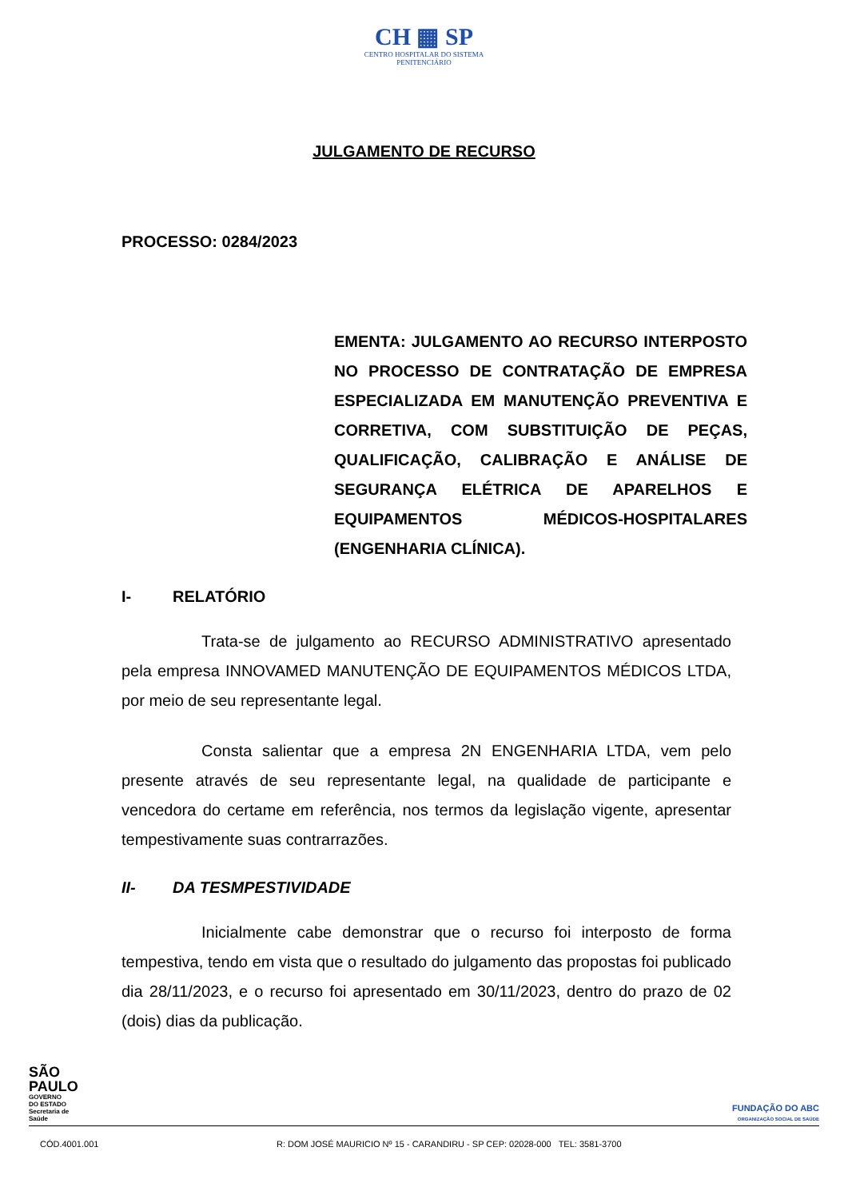CH ▦ SP
CENTRO HOSPITALAR DO SISTEMA
PENITENCIÁRIO
JULGAMENTO DE RECURSO
PROCESSO: 0284/2023
EMENTA: JULGAMENTO AO RECURSO INTERPOSTO NO PROCESSO DE CONTRATAÇÃO DE EMPRESA ESPECIALIZADA EM MANUTENÇÃO PREVENTIVA E CORRETIVA, COM SUBSTITUIÇÃO DE PEÇAS, QUALIFICAÇÃO, CALIBRAÇÃO E ANÁLISE DE SEGURANÇA ELÉTRICA DE APARELHOS E EQUIPAMENTOS MÉDICOS-HOSPITALARES (ENGENHARIA CLÍNICA).
I- RELATÓRIO
Trata-se de julgamento ao RECURSO ADMINISTRATIVO apresentado pela empresa INNOVAMED MANUTENÇÃO DE EQUIPAMENTOS MÉDICOS LTDA, por meio de seu representante legal.
Consta salientar que a empresa 2N ENGENHARIA LTDA, vem pelo presente através de seu representante legal, na qualidade de participante e vencedora do certame em referência, nos termos da legislação vigente, apresentar tempestivamente suas contrarrazões.
II- DA TESMPESTIVIDADE
Inicialmente cabe demonstrar que o recurso foi interposto de forma tempestiva, tendo em vista que o resultado do julgamento das propostas foi publicado dia 28/11/2023, e o recurso foi apresentado em 30/11/2023, dentro do prazo de 02 (dois) dias da publicação.
SÃO
PAULO
GOVERNO
DO ESTADO
Secretaria de
Saúde
FUNDAÇÃO DO ABC
ORGANIZAÇÃO SOCIAL DE SAÚDE
CÓD.4001.001 R: DOM JOSÉ MAURICIO Nº 15 - CARANDIRU - SP CEP: 02028-000 TEL: 3581-3700